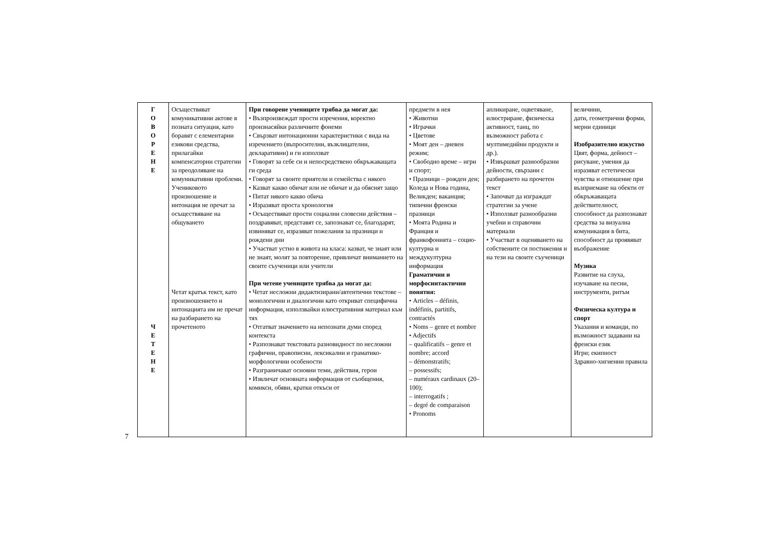7
| Г О В О Р Е Н Е Ч Е Т Е Н Е | Осъществяват комуникативни актове в позната ситуация, като боравят с елементарни езикови средства, прилагайки компенсаторни стратегии за преодоляване на комуникативни проблеми. Учениковото произношение и интонация не пречат за осъществяване на общуването Четат кратък текст, като произношението и интонацията им не пречат на разбирането на прочетеното | При говорене учениците трябва да могат да: • Възпроизвеждат прости изречения, коректно произнасяйки различните фонеми • Свързват интонационни характеристики с вида на изречението (въпросителни, възклицателни, декларативни) и ги използват • Говорят за себе си и непосредствено обкръжаващата ги среда • Говорят за своите приятели и семейства с някого • Казват какво обичат или не обичат и да обяснят защо • Питат някого какво обича • Изразяват проста хронология • Осъществяват прости социални словесни действия – поздравяват, представят се, запознават се, благодарят, извиняват се, изразяват пожелания за празници и рождени дни • Участват устно в живота на класа: казват, че знаят или не знаят, молят за повторение, привличат вниманието на своите съученици или учители При четене учениците трябва да могат да: • Четат несложни дидактизирани/автентични текстове – монологични и диалогични като откриват специфична информация, използвайки илюстративния материал към тях • Отгатват значението на непознати думи според контекста • Разпознават текстовата разновидност по несложни графични, правописни, лексикални и граматико-морфологични особености • Разграничават основни теми, действия, герои • Извличат основната информация от съобщения, комикси, обяви, кратки откъси от | предмети в нея • Животни • Играчки • Цветове • Моят ден – дневен режим; • Свободно време – игри и спорт; • Празници – рожден ден; Коледа и Нова година, Великден; ваканция; типични френски празници • Моята Родина и Франция и франкофонията – социо-културна и междукултурна информация Граматични и морфосинтактични понятия: • Articles – définis, indéfinis, partitifs, contractés • Noms – genre et nombre • Adjectifs – qualificatifs – genre et nombre; accord – démonstratifs; – possessifs; – numéraux cardinaux (20–100); – interrogatifs ; – degré de comparaison • Pronoms | апликиране, оцветяване, илюстриране, физическа активност, танц, по възможност работа с мултимедийни продукти и др.). • Извършват разнообразни дейности, свързани с разбирането на прочетен текст • Започват да изграждат стратегии за учене • Използват разнообразни учебни и справочни материали • Участват в оценяването на собствените си постижения и на тези на своите съученици | величини, дати, геометрични форми, мерни единици Изобразително изкуство Цвят, форма, дейност – рисуване, умения да изразяват естетически чувства и отношение при възприемане на обекти от обкръжаващата действителност, способност да разпознават средства за визуална комуникация в бита, способност да проявяват въображение Музика Развитие на слуха, изучаване на песни, инструменти, ритъм Физическа култура и спорт Указания и команди, по възможност задавани на френски език Игри; екипност Здравно-хигиенни правила |